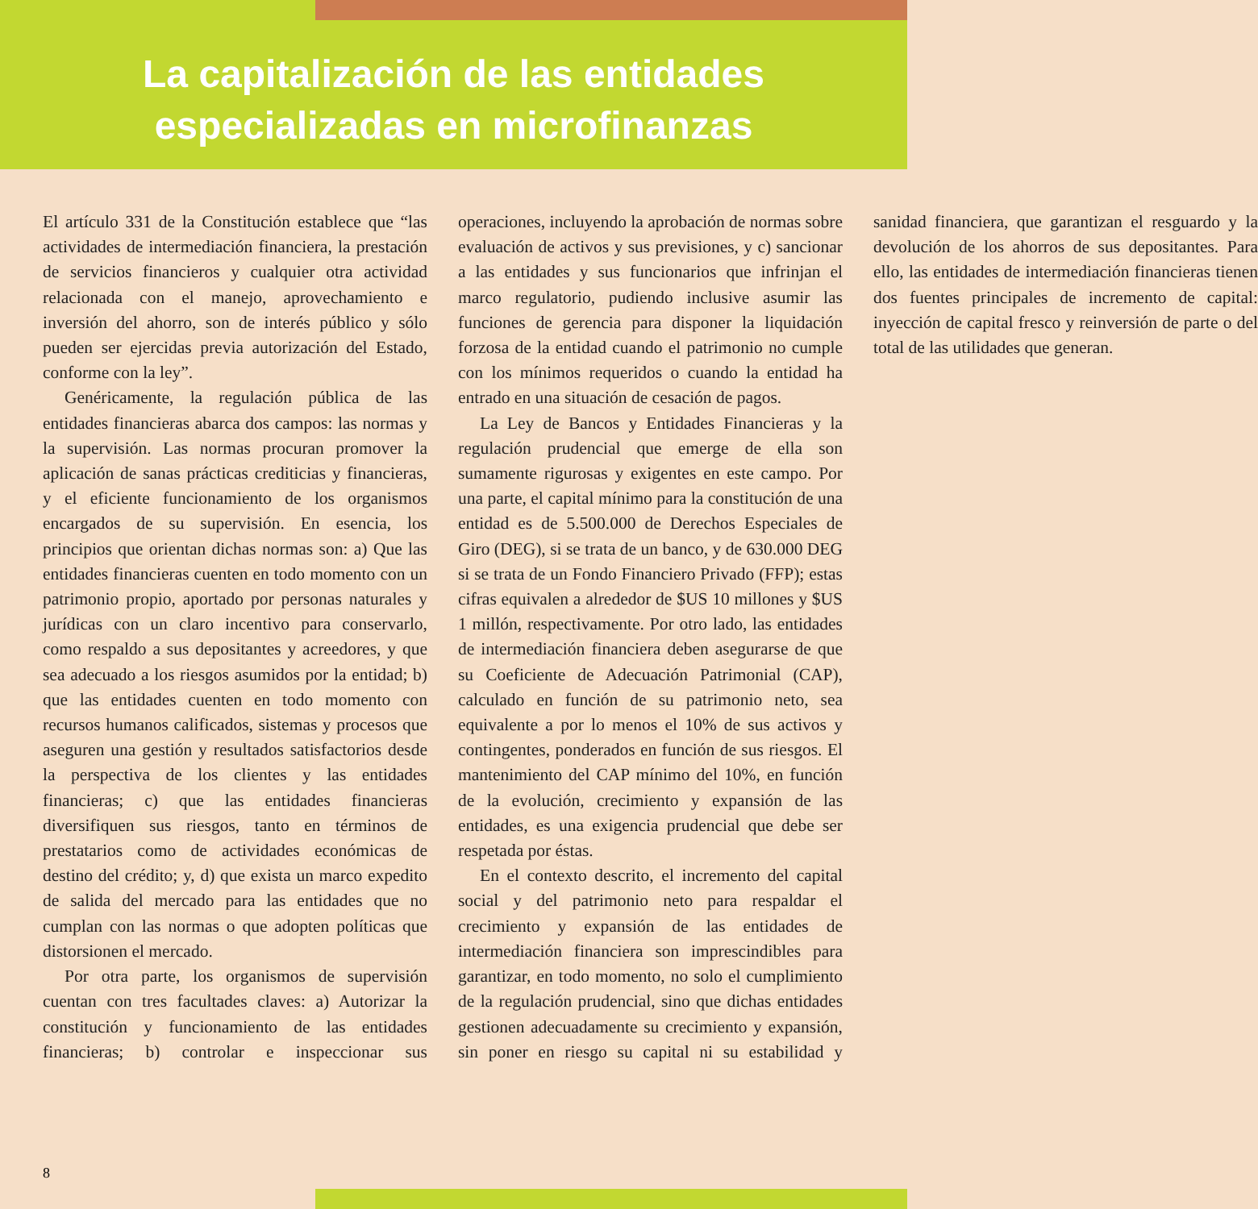La capitalización de las entidades
especializadas en microfinanzas
El artículo 331 de la Constitución establece que “las actividades de intermediación financiera, la prestación de servicios financieros y cualquier otra actividad relacionada con el manejo, aprovechamiento e inversión del ahorro, son de interés público y sólo pueden ser ejercidas previa autorización del Estado, conforme con la ley”.
Genéricamente, la regulación pública de las entidades financieras abarca dos campos: las normas y la supervisión. Las normas procuran promover la aplicación de sanas prácticas crediticias y financieras, y el eficiente funcionamiento de los organismos encargados de su supervisión. En esencia, los principios que orientan dichas normas son: a) Que las entidades financieras cuenten en todo momento con un patrimonio propio, aportado por personas naturales y jurídicas con un claro incentivo para conservarlo, como respaldo a sus depositantes y acreedores, y que sea adecuado a los riesgos asumidos por la entidad; b) que las entidades cuenten en todo momento con recursos humanos calificados, sistemas y procesos que aseguren una gestión y resultados satisfactorios desde la perspectiva de los clientes y las entidades financieras; c) que las entidades financieras diversifiquen sus riesgos, tanto en términos de prestatarios como de actividades económicas de destino del crédito; y, d) que exista un marco expedito de salida del mercado para las entidades que no cumplan con las normas o que adopten políticas que distorsionen el mercado.
Por otra parte, los organismos de supervisión cuentan con tres facultades claves: a) Autorizar la constitución y funcionamiento de las entidades financieras; b) controlar e inspeccionar sus operaciones, incluyendo la aprobación de normas sobre evaluación de activos y sus previsiones, y c) sancionar a las entidades y sus funcionarios que infrinjan el marco regulatorio, pudiendo inclusive asumir las funciones de gerencia para disponer la liquidación forzosa de la entidad cuando el patrimonio no cumple con los mínimos requeridos o cuando la entidad ha entrado en una situación de cesación de pagos.
La Ley de Bancos y Entidades Financieras y la regulación prudencial que emerge de ella son sumamente rigurosas y exigentes en este campo. Por una parte, el capital mínimo para la constitución de una entidad es de 5.500.000 de Derechos Especiales de Giro (DEG), si se trata de un banco, y de 630.000 DEG si se trata de un Fondo Financiero Privado (FFP); estas cifras equivalen a alrededor de $US 10 millones y $US 1 millón, respectivamente. Por otro lado, las entidades de intermediación financiera deben asegurarse de que su Coeficiente de Adecuación Patrimonial (CAP), calculado en función de su patrimonio neto, sea equivalente a por lo menos el 10% de sus activos y contingentes, ponderados en función de sus riesgos. El mantenimiento del CAP mínimo del 10%, en función de la evolución, crecimiento y expansión de las entidades, es una exigencia prudencial que debe ser respetada por éstas.
En el contexto descrito, el incremento del capital social y del patrimonio neto para respaldar el crecimiento y expansión de las entidades de intermediación financiera son imprescindibles para garantizar, en todo momento, no solo el cumplimiento de la regulación prudencial, sino que dichas entidades gestionen adecuadamente su crecimiento y expansión, sin poner en riesgo su capital ni su estabilidad y sanidad financiera, que garantizan el resguardo y la devolución de los ahorros de sus depositantes. Para ello, las entidades de intermediación financieras tienen dos fuentes principales de incremento de capital: inyección de capital fresco y reinversión de parte o del total de las utilidades que generan.
8